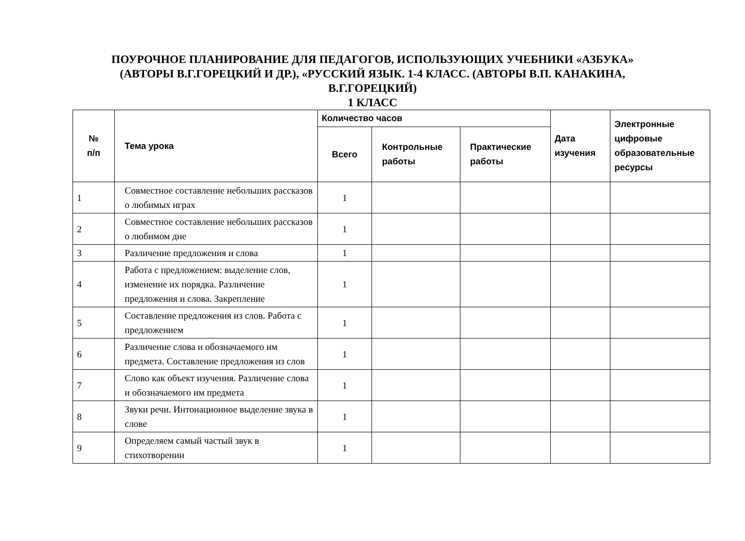ПОУРОЧНОЕ ПЛАНИРОВАНИЕ ДЛЯ ПЕДАГОГОВ, ИСПОЛЬЗУЮЩИХ УЧЕБНИКИ «АЗБУКА»
(АВТОРЫ В.Г.ГОРЕЦКИЙ И ДР.), «РУССКИЙ ЯЗЫК. 1-4 КЛАСС. (АВТОРЫ В.П. КАНАКИНА,
В.Г.ГОРЕЦКИЙ)
1 КЛАСС
| № п/п | Тема урока | Количество часов | | | Дата изучения | Электронные цифровые образовательные ресурсы |
| --- | --- | --- | --- | --- | --- | --- |
| | | Всего | Контрольные работы | Практические работы | | |
| 1 | Совместное составление небольших рассказов о любимых играх | 1 | | | | |
| 2 | Совместное составление небольших рассказов о любимом дне | 1 | | | | |
| 3 | Различение предложения и слова | 1 | | | | |
| 4 | Работа с предложением: выделение слов, изменение их порядка. Различение предложения и слова. Закрепление | 1 | | | | |
| 5 | Составление предложения из слов. Работа с предложением | 1 | | | | |
| 6 | Различение слова и обозначаемого им предмета. Составление предложения из слов | 1 | | | | |
| 7 | Слово как объект изучения. Различение слова и обозначаемого им предмета | 1 | | | | |
| 8 | Звуки речи. Интонационное выделение звука в слове | 1 | | | | |
| 9 | Определяем самый частый звук в стихотворении | 1 | | | | |